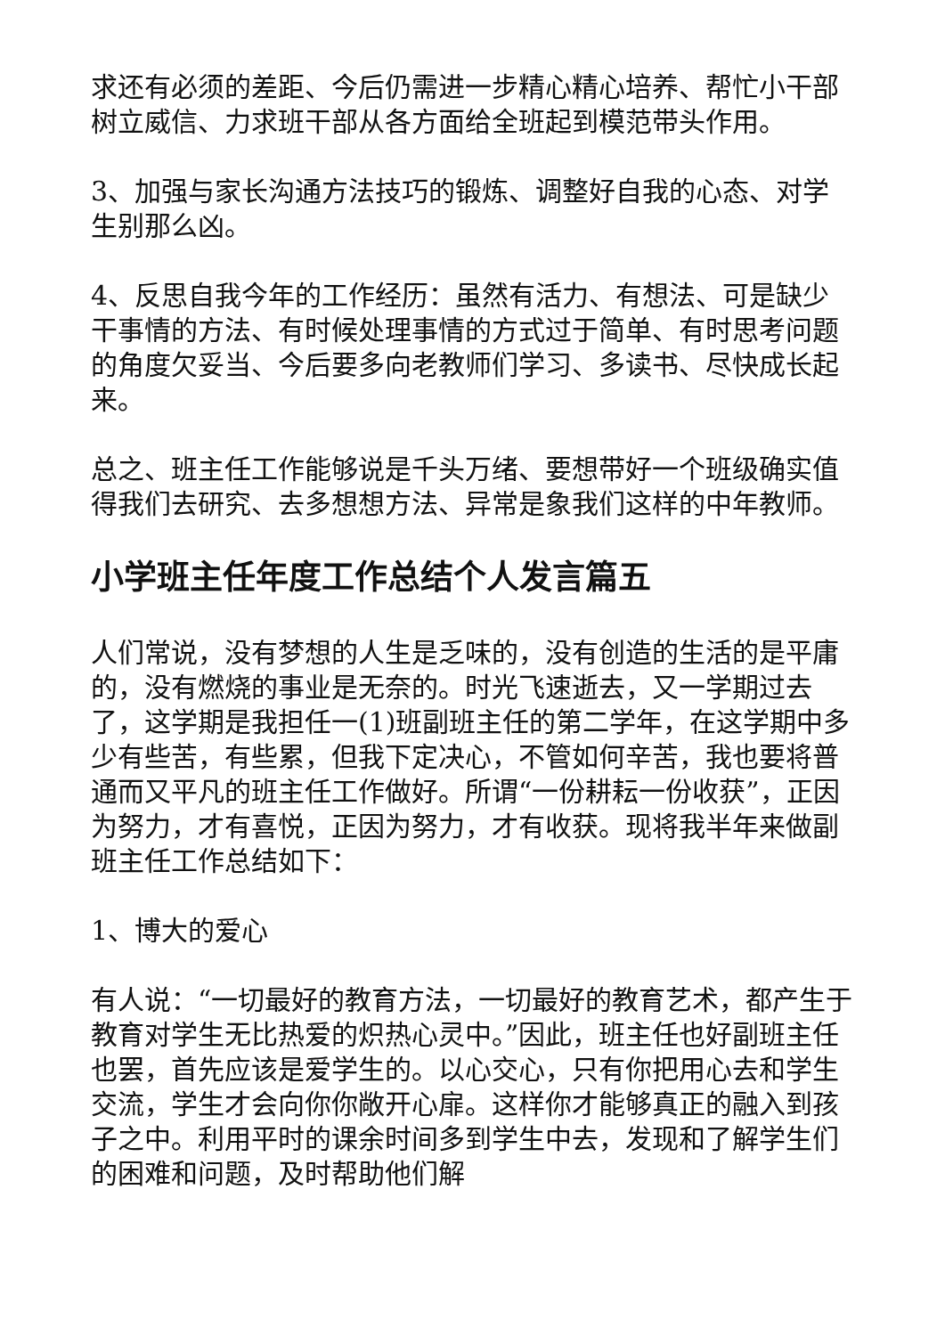求还有必须的差距、今后仍需进一步精心精心培养、帮忙小干部树立威信、力求班干部从各方面给全班起到模范带头作用。
3、加强与家长沟通方法技巧的锻炼、调整好自我的心态、对学生别那么凶。
4、反思自我今年的工作经历：虽然有活力、有想法、可是缺少干事情的方法、有时候处理事情的方式过于简单、有时思考问题的角度欠妥当、今后要多向老教师们学习、多读书、尽快成长起来。
总之、班主任工作能够说是千头万绪、要想带好一个班级确实值得我们去研究、去多想想方法、异常是象我们这样的中年教师。
小学班主任年度工作总结个人发言篇五
人们常说，没有梦想的人生是乏味的，没有创造的生活的是平庸的，没有燃烧的事业是无奈的。时光飞速逝去，又一学期过去了，这学期是我担任一(1)班副班主任的第二学年，在这学期中多少有些苦，有些累，但我下定决心，不管如何辛苦，我也要将普通而又平凡的班主任工作做好。所谓“一份耕耘一份收获”，正因为努力，才有喜悦，正因为努力，才有收获。现将我半年来做副班主任工作总结如下：
1、博大的爱心
有人说：“一切最好的教育方法，一切最好的教育艺术，都产生于教育对学生无比热爱的炽热心灵中。”因此，班主任也好副班主任也罢，首先应该是爱学生的。以心交心，只有你把用心去和学生交流，学生才会向你你敞开心扉。这样你才能够真正的融入到孩子之中。利用平时的课余时间多到学生中去，发现和了解学生们的困难和问题，及时帮助他们解